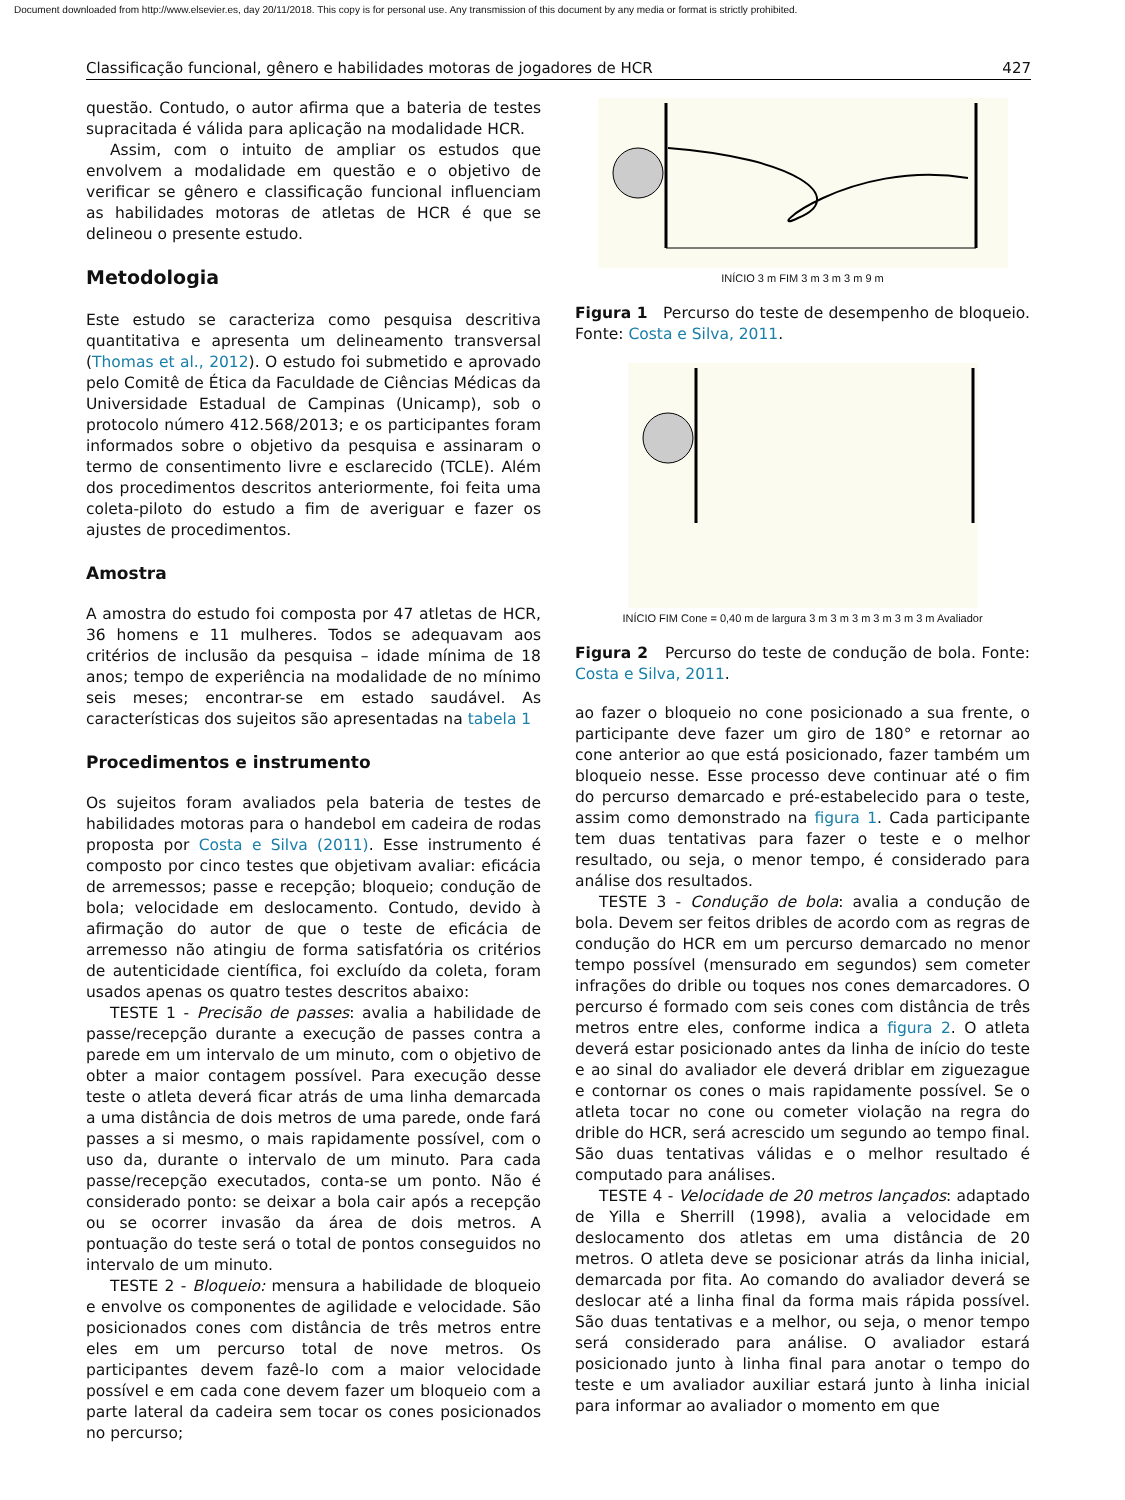Document downloaded from http://www.elsevier.es, day 20/11/2018. This copy is for personal use. Any transmission of this document by any media or format is strictly prohibited.
Classificação funcional, gênero e habilidades motoras de jogadores de HCR 427
questão. Contudo, o autor afirma que a bateria de testes supracitada é válida para aplicação na modalidade HCR.
Assim, com o intuito de ampliar os estudos que envolvem a modalidade em questão e o objetivo de verificar se gênero e classificação funcional influenciam as habilidades motoras de atletas de HCR é que se delineou o presente estudo.
Metodologia
Este estudo se caracteriza como pesquisa descritiva quantitativa e apresenta um delineamento transversal (Thomas et al., 2012). O estudo foi submetido e aprovado pelo Comitê de Ética da Faculdade de Ciências Médicas da Universidade Estadual de Campinas (Unicamp), sob o protocolo número 412.568/2013; e os participantes foram informados sobre o objetivo da pesquisa e assinaram o termo de consentimento livre e esclarecido (TCLE). Além dos procedimentos descritos anteriormente, foi feita uma coleta-piloto do estudo a fim de averiguar e fazer os ajustes de procedimentos.
Amostra
A amostra do estudo foi composta por 47 atletas de HCR, 36 homens e 11 mulheres. Todos se adequavam aos critérios de inclusão da pesquisa – idade mínima de 18 anos; tempo de experiência na modalidade de no mínimo seis meses; encontrar-se em estado saudável. As características dos sujeitos são apresentadas na tabela 1
Procedimentos e instrumento
Os sujeitos foram avaliados pela bateria de testes de habilidades motoras para o handebol em cadeira de rodas proposta por Costa e Silva (2011). Esse instrumento é composto por cinco testes que objetivam avaliar: eficácia de arremessos; passe e recepção; bloqueio; condução de bola; velocidade em deslocamento. Contudo, devido à afirmação do autor de que o teste de eficácia de arremesso não atingiu de forma satisfatória os critérios de autenticidade científica, foi excluído da coleta, foram usados apenas os quatro testes descritos abaixo:
TESTE 1 - Precisão de passes: avalia a habilidade de passe/recepção durante a execução de passes contra a parede em um intervalo de um minuto, com o objetivo de obter a maior contagem possível. Para execução desse teste o atleta deverá ficar atrás de uma linha demarcada a uma distância de dois metros de uma parede, onde fará passes a si mesmo, o mais rapidamente possível, com o uso da, durante o intervalo de um minuto. Para cada passe/recepção executados, conta-se um ponto. Não é considerado ponto: se deixar a bola cair após a recepção ou se ocorrer invasão da área de dois metros. A pontuação do teste será o total de pontos conseguidos no intervalo de um minuto.
TESTE 2 - Bloqueio: mensura a habilidade de bloqueio e envolve os componentes de agilidade e velocidade. São posicionados cones com distância de três metros entre eles em um percurso total de nove metros. Os participantes devem fazê-lo com a maior velocidade possível e em cada cone devem fazer um bloqueio com a parte lateral da cadeira sem tocar os cones posicionados no percurso;
INÍCIO 3 m FIM 3 m 3 m 3 m 9 m
Figura 1 Percurso do teste de desempenho de bloqueio. Fonte: Costa e Silva, 2011.
INÍCIO FIM Cone = 0,40 m de largura 3 m 3 m 3 m 3 m 3 m 3 m Avaliador
Figura 2 Percurso do teste de condução de bola. Fonte: Costa e Silva, 2011.
ao fazer o bloqueio no cone posicionado a sua frente, o participante deve fazer um giro de 180° e retornar ao cone anterior ao que está posicionado, fazer também um bloqueio nesse. Esse processo deve continuar até o fim do percurso demarcado e pré-estabelecido para o teste, assim como demonstrado na figura 1. Cada participante tem duas tentativas para fazer o teste e o melhor resultado, ou seja, o menor tempo, é considerado para análise dos resultados.
TESTE 3 - Condução de bola: avalia a condução de bola. Devem ser feitos dribles de acordo com as regras de condução do HCR em um percurso demarcado no menor tempo possível (mensurado em segundos) sem cometer infrações do drible ou toques nos cones demarcadores. O percurso é formado com seis cones com distância de três metros entre eles, conforme indica a figura 2. O atleta deverá estar posicionado antes da linha de início do teste e ao sinal do avaliador ele deverá driblar em ziguezague e contornar os cones o mais rapidamente possível. Se o atleta tocar no cone ou cometer violação na regra do drible do HCR, será acrescido um segundo ao tempo final. São duas tentativas válidas e o melhor resultado é computado para análises.
TESTE 4 - Velocidade de 20 metros lançados: adaptado de Yilla e Sherrill (1998), avalia a velocidade em deslocamento dos atletas em uma distância de 20 metros. O atleta deve se posicionar atrás da linha inicial, demarcada por fita. Ao comando do avaliador deverá se deslocar até a linha final da forma mais rápida possível. São duas tentativas e a melhor, ou seja, o menor tempo será considerado para análise. O avaliador estará posicionado junto à linha final para anotar o tempo do teste e um avaliador auxiliar estará junto à linha inicial para informar ao avaliador o momento em que